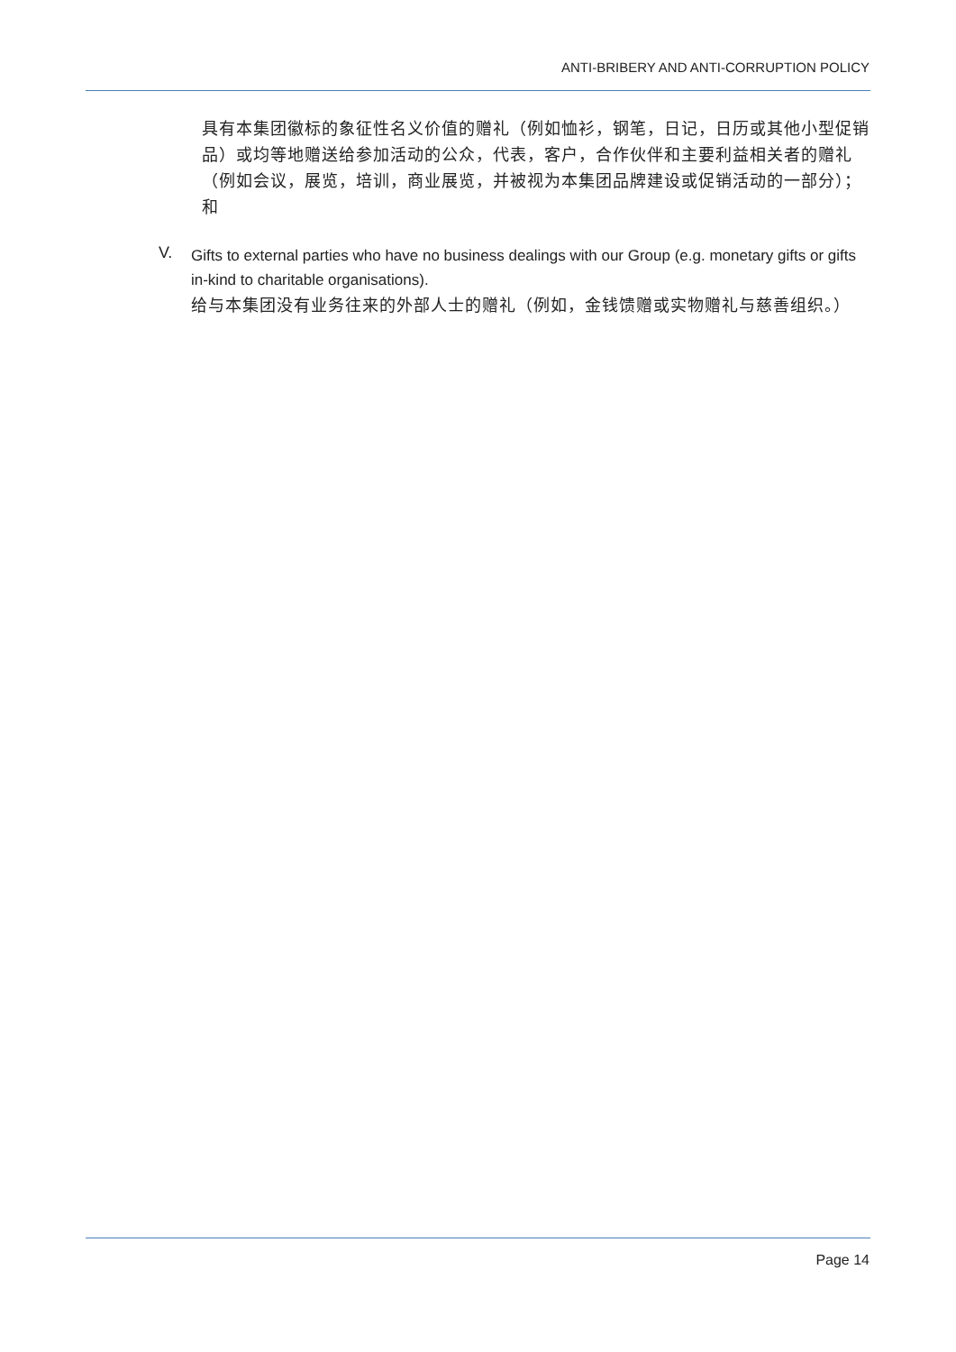ANTI-BRIBERY AND ANTI-CORRUPTION POLICY
具有本集团徽标的象征性名义价值的赠礼（例如恤衫，钢笔，日记，日历或其他小型促销品）或均等地赠送给参加活动的公众，代表，客户，合作伙伴和主要利益相关者的赠礼（例如会议，展览，培训，商业展览，并被视为本集团品牌建设或促销活动的一部分）；和
V.
Gifts to external parties who have no business dealings with our Group (e.g. monetary gifts or gifts in-kind to charitable organisations).
给与本集团没有业务往来的外部人士的赠礼（例如，金钱馈赠或实物赠礼与慈善组织。）
Page 14